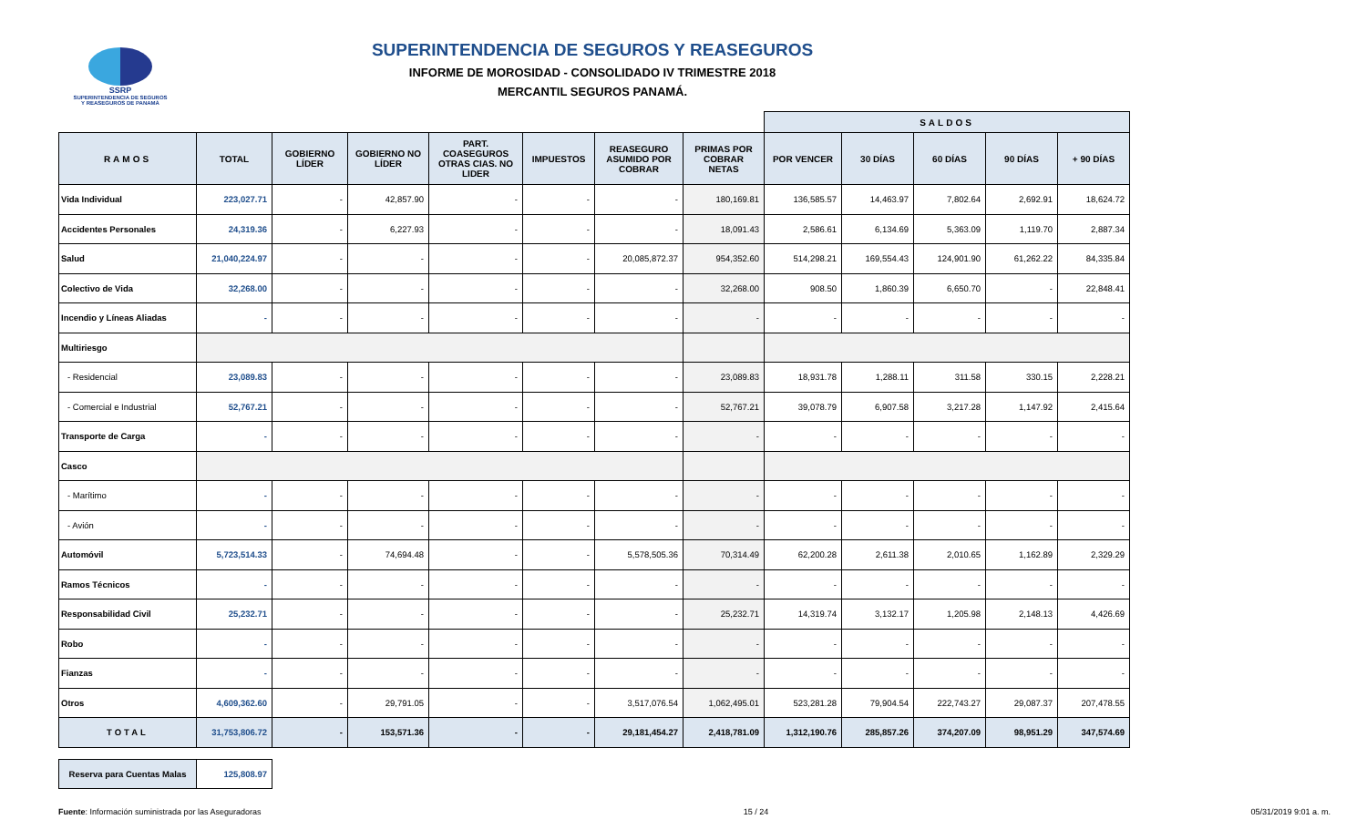SSRP
SUPERINTENDENCIA DE SEGUROS
Y REASEGUROS DE PANAMÁ
SUPERINTENDENCIA DE SEGUROS Y REASEGUROS
INFORME DE MOROSIDAD - CONSOLIDADO IV TRIMESTRE 2018
MERCANTIL SEGUROS PANAMÁ.
| | | | | | | | | SALDOS | | | | |
| RAMOS | TOTAL | GOBIERNO LÍDER | GOBIERNO NO LÍDER | PART. COASEGUROS OTRAS CIAS. NO LIDER | IMPUESTOS | REASEGURO ASUMIDO POR COBRAR | PRIMAS POR COBRAR NETAS | POR VENCER | 30 DÍAS | 60 DÍAS | 90 DÍAS | + 90 DÍAS |
| Vida Individual | 223,027.71 | - | 42,857.90 | - | - | - | 180,169.81 | 136,585.57 | 14,463.97 | 7,802.64 | 2,692.91 | 18,624.72 |
| Accidentes Personales | 24,319.36 | - | 6,227.93 | - | - | - | 18,091.43 | 2,586.61 | 6,134.69 | 5,363.09 | 1,119.70 | 2,887.34 |
| Salud | 21,040,224.97 | - | - | - | - | 20,085,872.37 | 954,352.60 | 514,298.21 | 169,554.43 | 124,901.90 | 61,262.22 | 84,335.84 |
| Colectivo de Vida | 32,268.00 | - | - | - | - | - | 32,268.00 | 908.50 | 1,860.39 | 6,650.70 | - | 22,848.41 |
| Incendio y Líneas Aliadas | - | - | - | - | - | - | - | - | - | - | - | - |
| Multiriesgo | | | | | | | | | | | | |
| - Residencial | 23,089.83 | - | - | - | - | - | 23,089.83 | 18,931.78 | 1,288.11 | 311.58 | 330.15 | 2,228.21 |
| - Comercial e Industrial | 52,767.21 | - | - | - | - | - | 52,767.21 | 39,078.79 | 6,907.58 | 3,217.28 | 1,147.92 | 2,415.64 |
| Transporte de Carga | - | - | - | - | - | - | - | - | - | - | - | - |
| Casco | | | | | | | | | | | | |
| - Marítimo | - | - | - | - | - | - | - | - | - | - | - | - |
| - Avión | - | - | - | - | - | - | - | - | - | - | - | - |
| Automóvil | 5,723,514.33 | - | 74,694.48 | - | - | 5,578,505.36 | 70,314.49 | 62,200.28 | 2,611.38 | 2,010.65 | 1,162.89 | 2,329.29 |
| Ramos Técnicos | - | - | - | - | - | - | - | - | - | - | - | - |
| Responsabilidad Civil | 25,232.71 | - | - | - | - | - | 25,232.71 | 14,319.74 | 3,132.17 | 1,205.98 | 2,148.13 | 4,426.69 |
| Robo | - | - | - | - | - | - | - | - | - | - | - | - |
| Fianzas | - | - | - | - | - | - | - | - | - | - | - | - |
| Otros | 4,609,362.60 | - | 29,791.05 | - | - | 3,517,076.54 | 1,062,495.01 | 523,281.28 | 79,904.54 | 222,743.27 | 29,087.37 | 207,478.55 |
| TOTAL | 31,753,806.72 | - | 153,571.36 | - | - | 29,181,454.27 | 2,418,781.09 | 1,312,190.76 | 285,857.26 | 374,207.09 | 98,951.29 | 347,574.69 |
| Reserva para Cuentas Malas | 125,808.97 |
Fuente: Información suministrada por las Aseguradoras 15 / 24 05/31/2019 9:01 a. m.